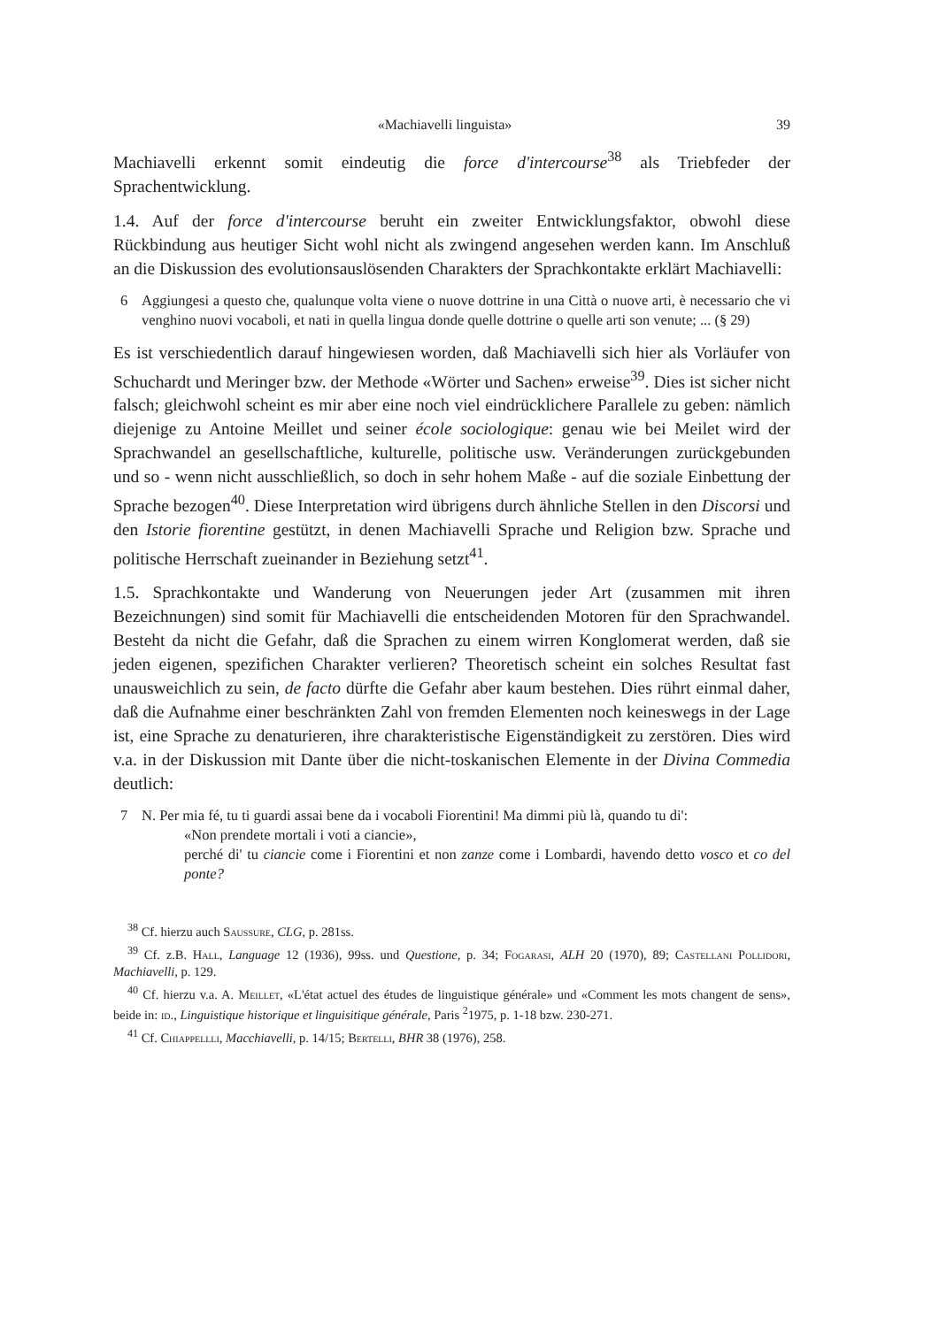«Machiavelli linguista» 39
Machiavelli erkennt somit eindeutig die force d'intercourse<sup>38</sup> als Triebfeder der Sprachentwicklung.
1.4. Auf der force d'intercourse beruht ein zweiter Entwicklungsfaktor, obwohl diese Rückbindung aus heutiger Sicht wohl nicht als zwingend angesehen werden kann. Im Anschluß an die Diskussion des evolutionsauslösenden Charakters der Sprachkontakte erklärt Machiavelli:
6 Aggiungesi a questo che, qualunque volta viene o nuove dottrine in una Città o nuove arti, è necessario che vi venghino nuovi vocaboli, et nati in quella lingua donde quelle dottrine o quelle arti son venute; ... (§ 29)
Es ist verschiedentlich darauf hingewiesen worden, daß Machiavelli sich hier als Vorläufer von Schuchardt und Meringer bzw. der Methode «Wörter und Sachen» erweise<sup>39</sup>. Dies ist sicher nicht falsch; gleichwohl scheint es mir aber eine noch viel eindrücklichere Parallele zu geben: nämlich diejenige zu Antoine Meillet und seiner école sociologique: genau wie bei Meilet wird der Sprachwandel an gesellschaftliche, kulturelle, politische usw. Veränderungen zurückgebunden und so - wenn nicht ausschließlich, so doch in sehr hohem Maße - auf die soziale Einbettung der Sprache bezogen<sup>40</sup>. Diese Interpretation wird übrigens durch ähnliche Stellen in den Discorsi und den Istorie fiorentine gestützt, in denen Machiavelli Sprache und Religion bzw. Sprache und politische Herrschaft zueinander in Beziehung setzt<sup>41</sup>.
1.5. Sprachkontakte und Wanderung von Neuerungen jeder Art (zusammen mit ihren Bezeichnungen) sind somit für Machiavelli die entscheidenden Motoren für den Sprachwandel. Besteht da nicht die Gefahr, daß die Sprachen zu einem wirren Konglomerat werden, daß sie jeden eigenen, spezifichen Charakter verlieren? Theoretisch scheint ein solches Resultat fast unausweichlich zu sein, de facto dürfte die Gefahr aber kaum bestehen. Dies rührt einmal daher, daß die Aufnahme einer beschränkten Zahl von fremden Elementen noch keineswegs in der Lage ist, eine Sprache zu denaturieren, ihre charakteristische Eigenständigkeit zu zerstören. Dies wird v.a. in der Diskussion mit Dante über die nicht-toskanischen Elemente in der Divina Commedia deutlich:
7 N. Per mia fé, tu ti guardi assai bene da i vocaboli Fiorentini! Ma dimmi più là, quando tu di':
«Non prendete mortali i voti a ciancie»,
perché di' tu ciancie come i Fiorentini et non zanze come i Lombardi, havendo detto vosco et co del ponte?
<sup>38</sup> Cf. hierzu auch Saussure, CLG, p. 281ss.
<sup>39</sup> Cf. z.B. Hall, Language 12 (1936), 99ss. und Questione, p. 34; Fogarasi, ALH 20 (1970), 89; Castellani Pollidori, Machiavelli, p. 129.
<sup>40</sup> Cf. hierzu v.a. A. Meillet, «L'état actuel des études de linguistique générale» und «Comment les mots changent de sens», beide in: id., Linguistique historique et linguisitique générale, Paris <sup>2</sup>1975, p. 1-18 bzw. 230-271.
<sup>41</sup> Cf. Chiappellli, Macchiavelli, p. 14/15; Bertelli, BHR 38 (1976), 258.